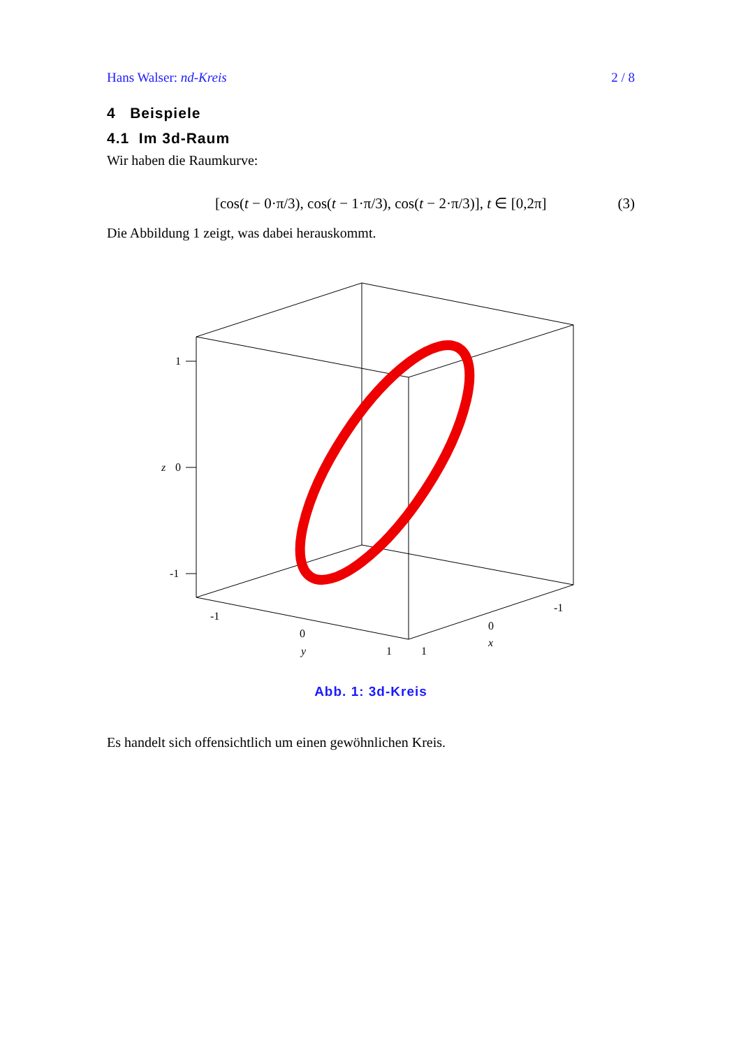Hans Walser: nd-Kreis 2 / 8
4 Beispiele
4.1 Im 3d-Raum
Wir haben die Raumkurve:
[cos(t − 0·π/3), cos(t − 1·π/3), cos(t − 2·π/3)], t ∈ [0,2π] (3)
Die Abbildung 1 zeigt, was dabei herauskommt.
1
0
z
-1
-1
0
y
1
1
0
x
-1
Abb. 1: 3d-Kreis
Es handelt sich offensichtlich um einen gewöhnlichen Kreis.